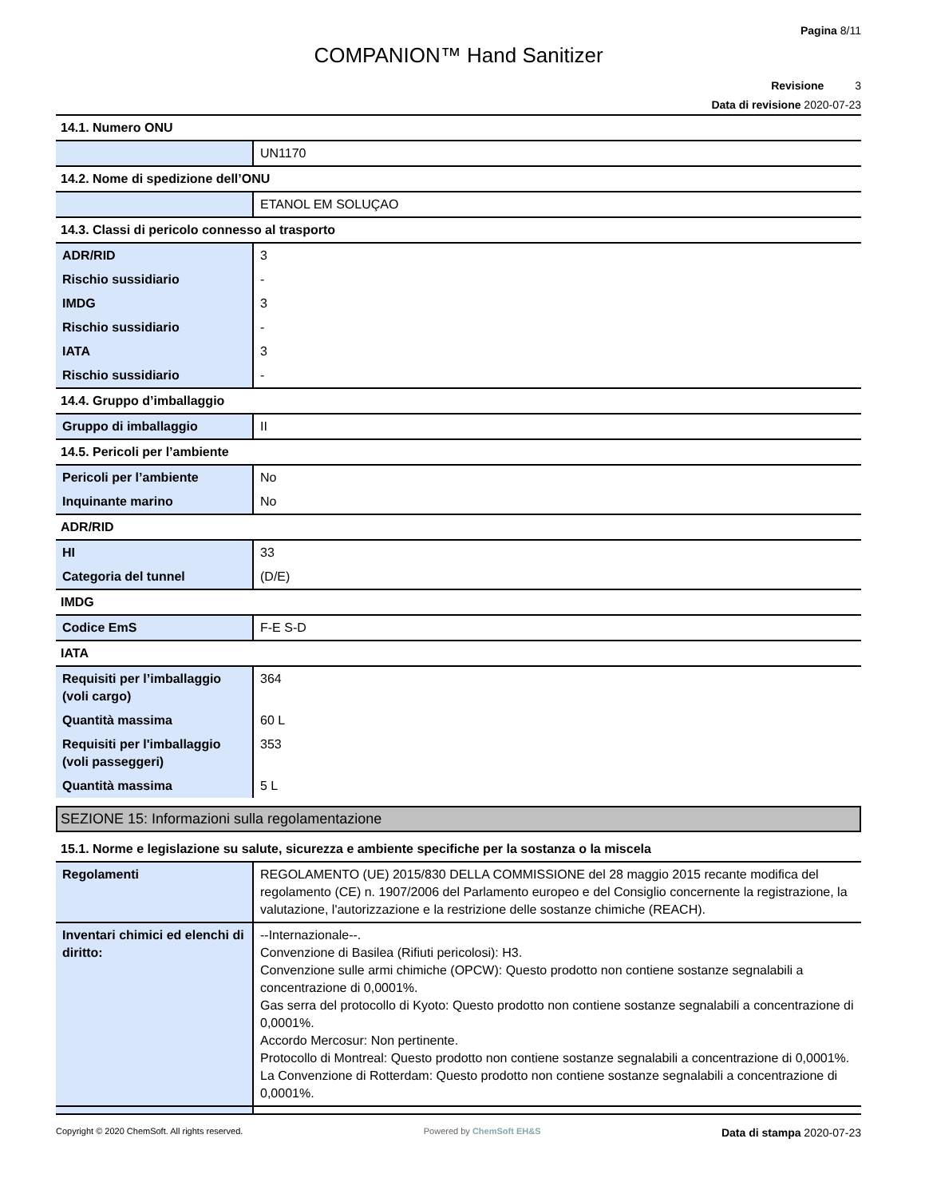Pagina 8/11
COMPANION™ Hand Sanitizer
Revisione 3
Data di revisione 2020-07-23
14.1. Numero ONU
| | UN1170 |
14.2. Nome di spedizione dell’ONU
| | ETANOL EM SOLUÇAO |
14.3. Classi di pericolo connesso al trasporto
| ADR/RID | 3 |
| Rischio sussidiario | - |
| IMDG | 3 |
| Rischio sussidiario | - |
| IATA | 3 |
| Rischio sussidiario | - |
14.4. Gruppo d’imballaggio
| Gruppo di imballaggio | II |
14.5. Pericoli per l’ambiente
| Pericoli per l’ambiente | No |
| Inquinante marino | No |
ADR/RID
| HI | 33 |
| Categoria del tunnel | (D/E) |
IMDG
| Codice EmS | F-E S-D |
IATA
| Requisiti per l’imballaggio (voli cargo) | 364 |
| Quantità massima | 60 L |
| Requisiti per l'imballaggio (voli passeggeri) | 353 |
| Quantità massima | 5 L |
SEZIONE 15: Informazioni sulla regolamentazione
15.1. Norme e legislazione su salute, sicurezza e ambiente specifiche per la sostanza o la miscela
| Regolamenti | REGOLAMENTO (UE) 2015/830 DELLA COMMISSIONE del 28 maggio 2015 recante modifica del regolamento (CE) n. 1907/2006 del Parlamento europeo e del Consiglio concernente la registrazione, la valutazione, l'autorizzazione e la restrizione delle sostanze chimiche (REACH). |
| Inventari chimici ed elenchi di diritto: | --Internazionale--. Convenzione di Basilea (Rifiuti pericolosi): H3. Convenzione sulle armi chimiche (OPCW): Questo prodotto non contiene sostanze segnalabili a concentrazione di 0,0001%. Gas serra del protocollo di Kyoto: Questo prodotto non contiene sostanze segnalabili a concentrazione di 0,0001%. Accordo Mercosur: Non pertinente. Protocollo di Montreal: Questo prodotto non contiene sostanze segnalabili a concentrazione di 0,0001%. La Convenzione di Rotterdam: Questo prodotto non contiene sostanze segnalabili a concentrazione di 0,0001%. |
Copyright © 2020 ChemSoft. All rights reserved. Powered by ChemSoft EH&S Data di stampa 2020-07-23